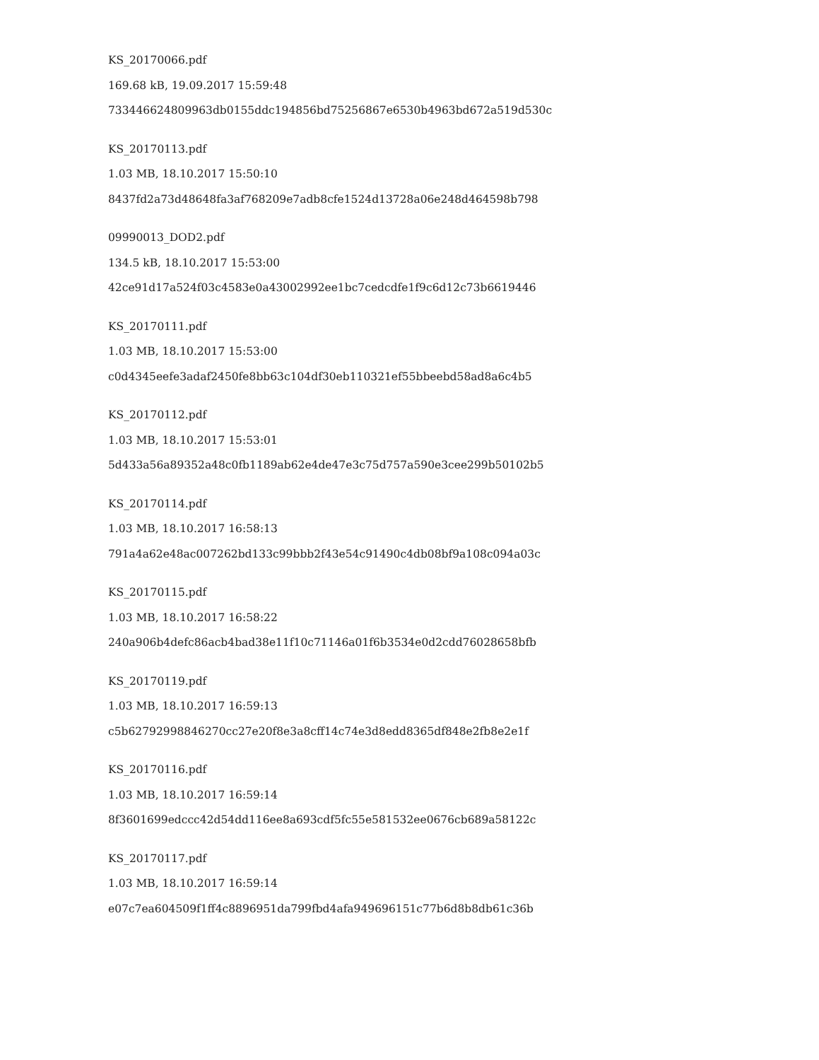KS_20170066.pdf
169.68 kB, 19.09.2017 15:59:48
733446624809963db0155ddc194856bd75256867e6530b4963bd672a519d530c
KS_20170113.pdf
1.03 MB, 18.10.2017 15:50:10
8437fd2a73d48648fa3af768209e7adb8cfe1524d13728a06e248d464598b798
09990013_DOD2.pdf
134.5 kB, 18.10.2017 15:53:00
42ce91d17a524f03c4583e0a43002992ee1bc7cedcdfe1f9c6d12c73b6619446
KS_20170111.pdf
1.03 MB, 18.10.2017 15:53:00
c0d4345eefe3adaf2450fe8bb63c104df30eb110321ef55bbeebd58ad8a6c4b5
KS_20170112.pdf
1.03 MB, 18.10.2017 15:53:01
5d433a56a89352a48c0fb1189ab62e4de47e3c75d757a590e3cee299b50102b5
KS_20170114.pdf
1.03 MB, 18.10.2017 16:58:13
791a4a62e48ac007262bd133c99bbb2f43e54c91490c4db08bf9a108c094a03c
KS_20170115.pdf
1.03 MB, 18.10.2017 16:58:22
240a906b4defc86acb4bad38e11f10c71146a01f6b3534e0d2cdd76028658bfb
KS_20170119.pdf
1.03 MB, 18.10.2017 16:59:13
c5b62792998846270cc27e20f8e3a8cff14c74e3d8edd8365df848e2fb8e2e1f
KS_20170116.pdf
1.03 MB, 18.10.2017 16:59:14
8f3601699edccc42d54dd116ee8a693cdf5fc55e581532ee0676cb689a58122c
KS_20170117.pdf
1.03 MB, 18.10.2017 16:59:14
e07c7ea604509f1ff4c8896951da799fbd4afa949696151c77b6d8b8db61c36b